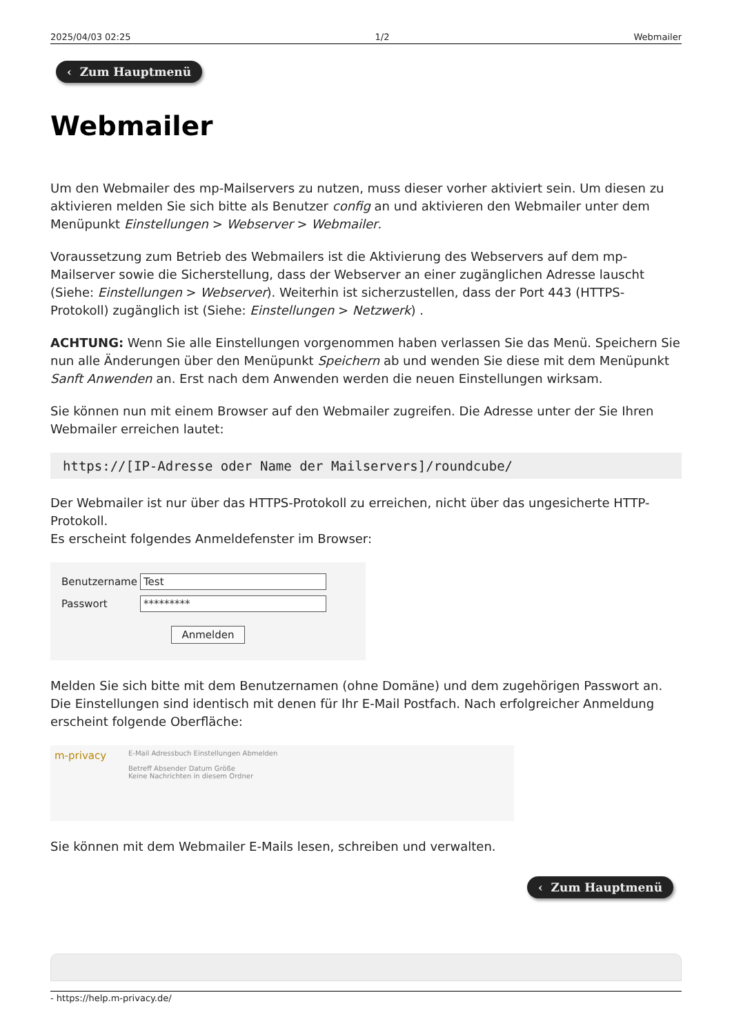2025/04/03 02:25 1/2 Webmailer
‹ Zum Hauptmenü
Webmailer
Um den Webmailer des mp-Mailservers zu nutzen, muss dieser vorher aktiviert sein. Um diesen zu aktivieren melden Sie sich bitte als Benutzer config an und aktivieren den Webmailer unter dem Menüpunkt Einstellungen > Webserver > Webmailer.
Voraussetzung zum Betrieb des Webmailers ist die Aktivierung des Webservers auf dem mp-Mailserver sowie die Sicherstellung, dass der Webserver an einer zugänglichen Adresse lauscht (Siehe: Einstellungen > Webserver). Weiterhin ist sicherzustellen, dass der Port 443 (HTTPS-Protokoll) zugänglich ist (Siehe: Einstellungen > Netzwerk) .
ACHTUNG: Wenn Sie alle Einstellungen vorgenommen haben verlassen Sie das Menü. Speichern Sie nun alle Änderungen über den Menüpunkt Speichern ab und wenden Sie diese mit dem Menüpunkt Sanft Anwenden an. Erst nach dem Anwenden werden die neuen Einstellungen wirksam.
Sie können nun mit einem Browser auf den Webmailer zugreifen. Die Adresse unter der Sie Ihren Webmailer erreichen lautet:
https://[IP-Adresse oder Name der Mailservers]/roundcube/
Der Webmailer ist nur über das HTTPS-Protokoll zu erreichen, nicht über das ungesicherte HTTP-Protokoll.
Es erscheint folgendes Anmeldefenster im Browser:
Benutzername Test
Passwort *********
Anmelden
Melden Sie sich bitte mit dem Benutzernamen (ohne Domäne) und dem zugehörigen Passwort an. Die Einstellungen sind identisch mit denen für Ihr E-Mail Postfach. Nach erfolgreicher Anmeldung erscheint folgende Oberfläche:
m-privacy
E-Mail Adressbuch Einstellungen Abmelden
Betreff Absender Datum Größe
Keine Nachrichten in diesem Ordner
Sie können mit dem Webmailer E-Mails lesen, schreiben und verwalten.
‹ Zum Hauptmenü
- https://help.m-privacy.de/